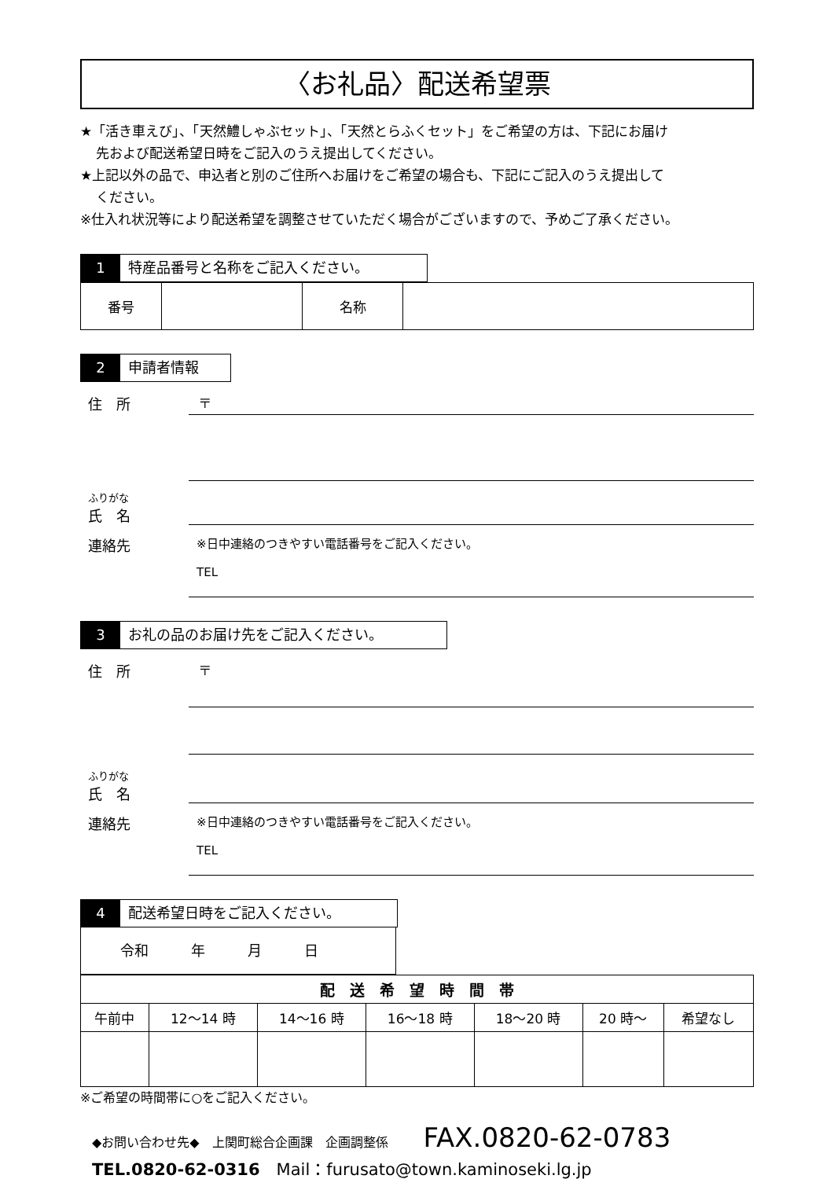〈お礼品〉配送希望票
★「活き車えび」、「天然鱧しゃぶセット」、「天然とらふくセット」をご希望の方は、下記にお届け
先および配送希望日時をご記入のうえ提出してください。
★上記以外の品で、申込者と別のご住所へお届けをご希望の場合も、下記にご記入のうえ提出して
ください。
※仕入れ状況等により配送希望を調整させていただく場合がございますので、予めご了承ください。
1 特産品番号と名称をご記入ください。
| 番号 | | 名称 | |
2 申請者情報
住　所 〒
ふりがな
氏　名
連絡先 ※日中連絡のつきやすい電話番号をご記入ください。
TEL
3 お礼の品のお届け先をご記入ください。
住　所 〒
ふりがな
氏　名
連絡先 ※日中連絡のつきやすい電話番号をご記入ください。
TEL
4 配送希望日時をご記入ください。
令和　　　年　　　月　　　日
| 配 送 希 望 時 間 帯 | | | | | | |
| --- | --- | --- | --- | --- | --- | --- |
| 午前中 | 12～14 時 | 14～16 時 | 16～18 時 | 18～20 時 | 20 時～ | 希望なし |
※ご希望の時間帯に○をご記入ください。
◆お問い合わせ先◆　上関町総合企画課　企画調整係 FAX.0820-62-0783
TEL.0820-62-0316　Mail：furusato@town.kaminoseki.lg.jp